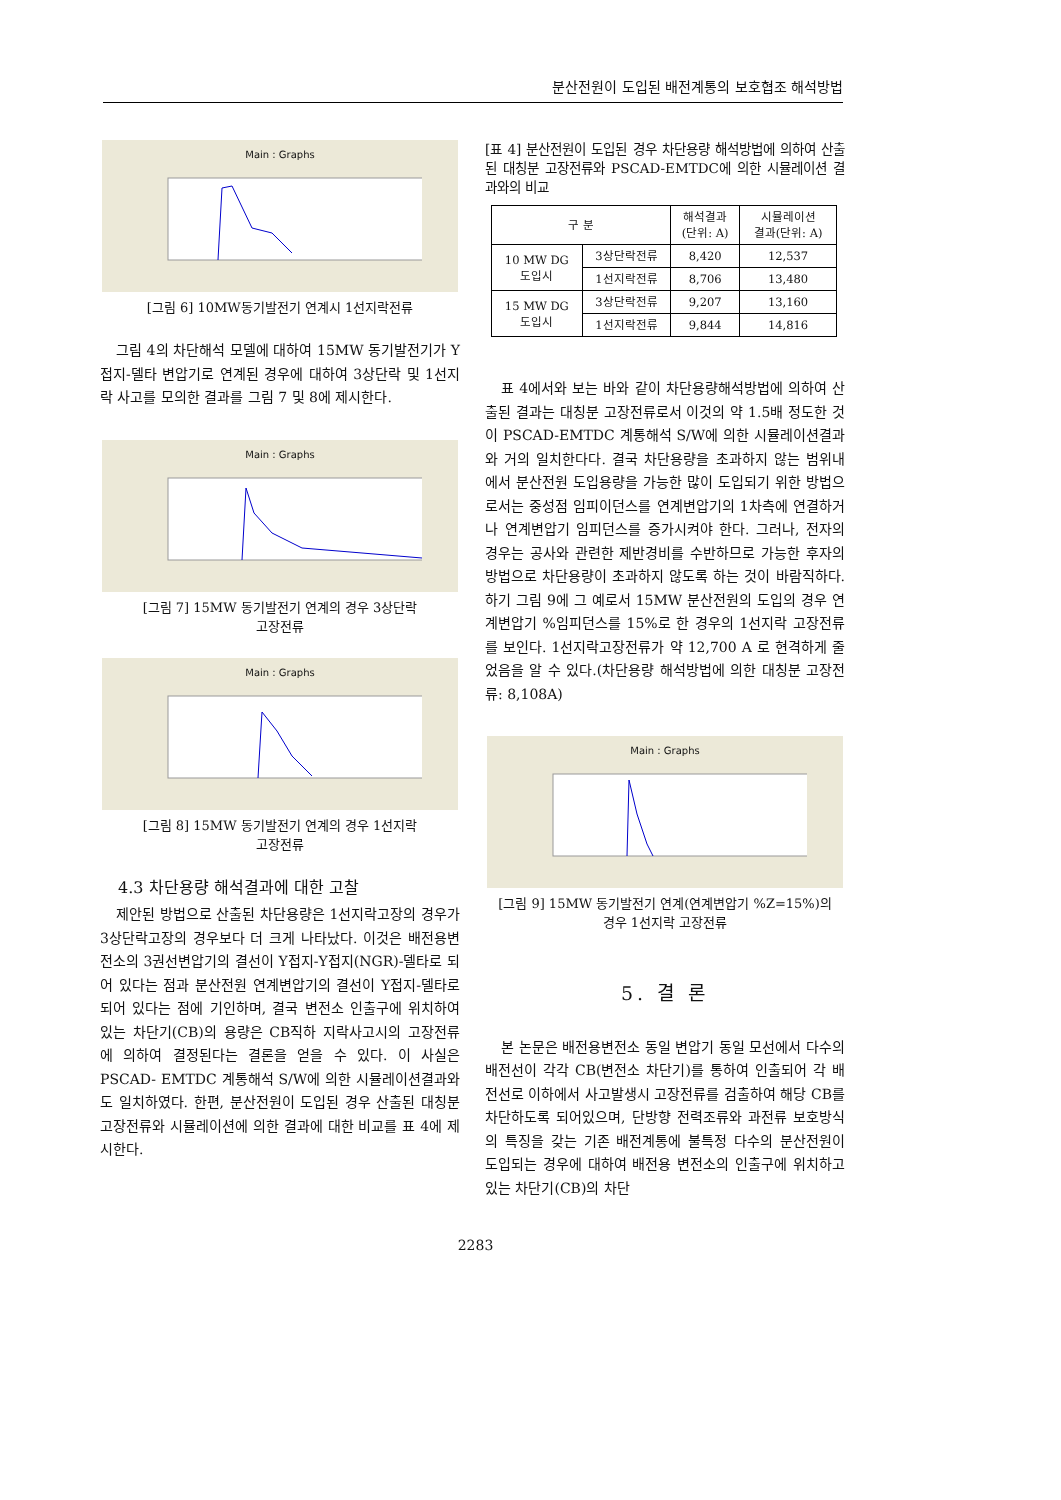분산전원이 도입된 배전계통의 보호협조 해석방법
Main : Graphs
[그림 6] 10MW동기발전기 연계시 1선지락전류
그림 4의 차단해석 모델에 대하여 15MW 동기발전기가 Y접지-델타 변압기로 연계된 경우에 대하여 3상단락 및 1선지락 사고를 모의한 결과를 그림 7 및 8에 제시한다.
Main : Graphs
[그림 7] 15MW 동기발전기 연계의 경우 3상단락
고장전류
Main : Graphs
[그림 8] 15MW 동기발전기 연계의 경우 1선지락
고장전류
4.3 차단용량 해석결과에 대한 고찰
제안된 방법으로 산출된 차단용량은 1선지락고장의 경우가 3상단락고장의 경우보다 더 크게 나타났다. 이것은 배전용변전소의 3권선변압기의 결선이 Y접지-Y접지(NGR)-델타로 되어 있다는 점과 분산전원 연계변압기의 결선이 Y접지-델타로 되어 있다는 점에 기인하며, 결국 변전소 인출구에 위치하여 있는 차단기(CB)의 용량은 CB직하 지락사고시의 고장전류에 의하여 결정된다는 결론을 얻을 수 있다. 이 사실은 PSCAD- EMTDC 계통해석 S/W에 의한 시뮬레이션결과와도 일치하였다. 한편, 분산전원이 도입된 경우 산출된 대칭분 고장전류와 시뮬레이션에 의한 결과에 대한 비교를 표 4에 제시한다.
[표 4] 분산전원이 도입된 경우 차단용량 해석방법에 의하여 산출된 대칭분 고장전류와 PSCAD-EMTDC에 의한 시뮬레이션 결과와의 비교
| 구 분 | | 해석결과 (단위: A) | 시뮬레이션 결과(단위: A) |
| --- | --- | --- | --- |
| 10 MW DG 도입시 | 3상단락전류 | 8,420 | 12,537 |
| | 1선지락전류 | 8,706 | 13,480 |
| 15 MW DG 도입시 | 3상단락전류 | 9,207 | 13,160 |
| | 1선지락전류 | 9,844 | 14,816 |
표 4에서와 보는 바와 같이 차단용량해석방법에 의하여 산출된 결과는 대칭분 고장전류로서 이것의 약 1.5배 정도한 것이 PSCAD-EMTDC 계통해석 S/W에 의한 시뮬레이션결과와 거의 일치한다다. 결국 차단용량을 초과하지 않는 범위내에서 분산전원 도입용량을 가능한 많이 도입되기 위한 방법으로서는 중성점 임피이던스를 연계변압기의 1차측에 연결하거나 연계변압기 임피던스를 증가시켜야 한다. 그러나, 전자의 경우는 공사와 관련한 제반경비를 수반하므로 가능한 후자의 방법으로 차단용량이 초과하지 않도록 하는 것이 바람직하다. 하기 그림 9에 그 예로서 15MW 분산전원의 도입의 경우 연계변압기 %임피던스를 15%로 한 경우의 1선지락 고장전류를 보인다. 1선지락고장전류가 약 12,700 A 로 현격하게 줄었음을 알 수 있다.(차단용량 해석방법에 의한 대칭분 고장전류: 8,108A)
Main : Graphs
[그림 9] 15MW 동기발전기 연계(연계변압기 %Z=15%)의
경우 1선지락 고장전류
5. 결 론
본 논문은 배전용변전소 동일 변압기 동일 모선에서 다수의 배전선이 각각 CB(변전소 차단기)를 통하여 인출되어 각 배전선로 이하에서 사고발생시 고장전류를 검출하여 해당 CB를 차단하도록 되어있으며, 단방향 전력조류와 과전류 보호방식의 특징을 갖는 기존 배전계통에 불특정 다수의 분산전원이 도입되는 경우에 대하여 배전용 변전소의 인출구에 위치하고 있는 차단기(CB)의 차단
2283